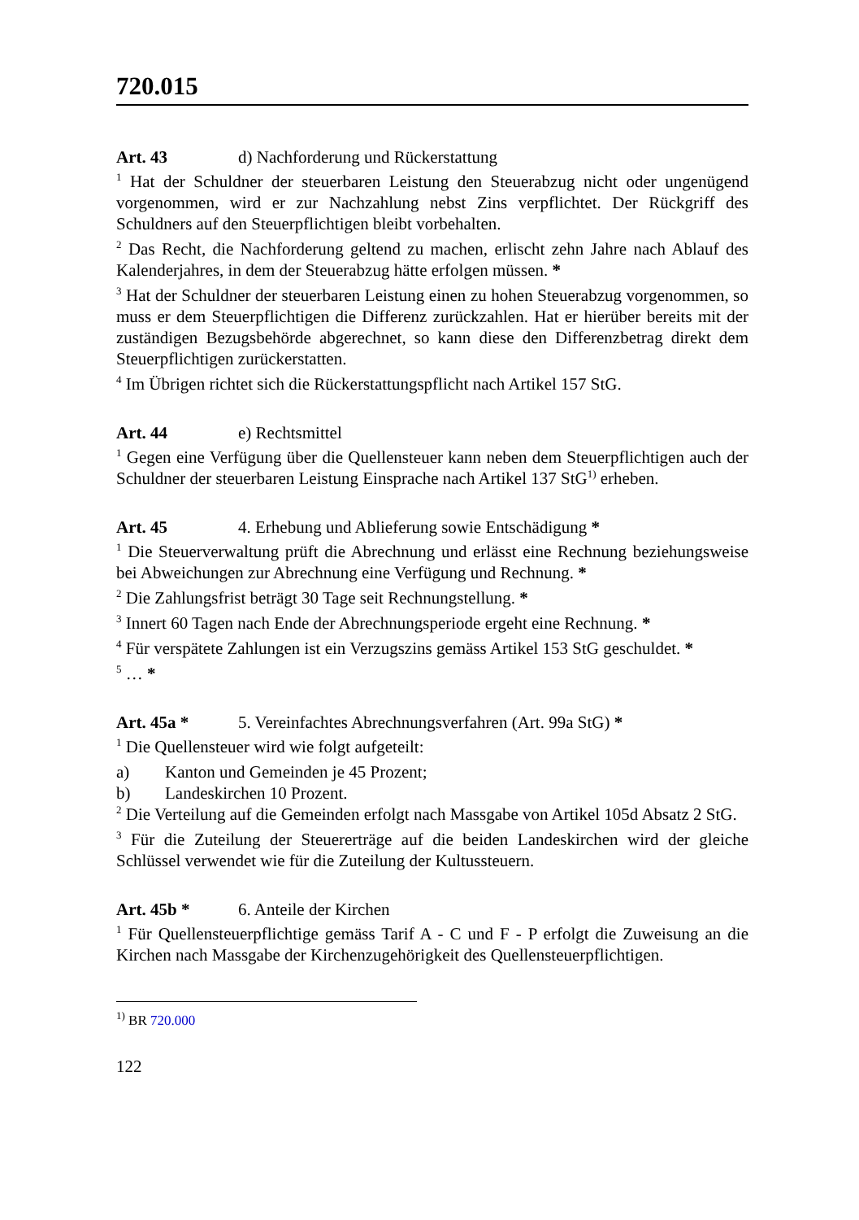720.015
Art. 43 d) Nachforderung und Rückerstattung
<sup>1</sup> Hat der Schuldner der steuerbaren Leistung den Steuerabzug nicht oder ungenügend vorgenommen, wird er zur Nachzahlung nebst Zins verpflichtet. Der Rückgriff des Schuldners auf den Steuerpflichtigen bleibt vorbehalten.
<sup>2</sup> Das Recht, die Nachforderung geltend zu machen, erlischt zehn Jahre nach Ablauf des Kalenderjahres, in dem der Steuerabzug hätte erfolgen müssen. *
<sup>3</sup> Hat der Schuldner der steuerbaren Leistung einen zu hohen Steuerabzug vorgenommen, so muss er dem Steuerpflichtigen die Differenz zurückzahlen. Hat er hierüber bereits mit der zuständigen Bezugsbehörde abgerechnet, so kann diese den Differenzbetrag direkt dem Steuerpflichtigen zurückerstatten.
<sup>4</sup> Im Übrigen richtet sich die Rückerstattungspflicht nach Artikel 157 StG.
Art. 44 e) Rechtsmittel
<sup>1</sup> Gegen eine Verfügung über die Quellensteuer kann neben dem Steuerpflichtigen auch der Schuldner der steuerbaren Leistung Einsprache nach Artikel 137 StG<sup>1)</sup> erheben.
Art. 45 4. Erhebung und Ablieferung sowie Entschädigung *
<sup>1</sup> Die Steuerverwaltung prüft die Abrechnung und erlässt eine Rechnung beziehungsweise bei Abweichungen zur Abrechnung eine Verfügung und Rechnung. *
<sup>2</sup> Die Zahlungsfrist beträgt 30 Tage seit Rechnungstellung. *
<sup>3</sup> Innert 60 Tagen nach Ende der Abrechnungsperiode ergeht eine Rechnung. *
<sup>4</sup> Für verspätete Zahlungen ist ein Verzugszins gemäss Artikel 153 StG geschuldet. *
<sup>5</sup> … *
Art. 45a * 5. Vereinfachtes Abrechnungsverfahren (Art. 99a StG) *
<sup>1</sup> Die Quellensteuer wird wie folgt aufgeteilt:
a) Kanton und Gemeinden je 45 Prozent;
b) Landeskirchen 10 Prozent.
<sup>2</sup> Die Verteilung auf die Gemeinden erfolgt nach Massgabe von Artikel 105d Absatz 2 StG.
<sup>3</sup> Für die Zuteilung der Steuererträge auf die beiden Landeskirchen wird der gleiche Schlüssel verwendet wie für die Zuteilung der Kultussteuern.
Art. 45b * 6. Anteile der Kirchen
<sup>1</sup> Für Quellensteuerpflichtige gemäss Tarif A - C und F - P erfolgt die Zuweisung an die Kirchen nach Massgabe der Kirchenzugehörigkeit des Quellensteuerpflichtigen.
<sup>1)</sup> BR 720.000
122